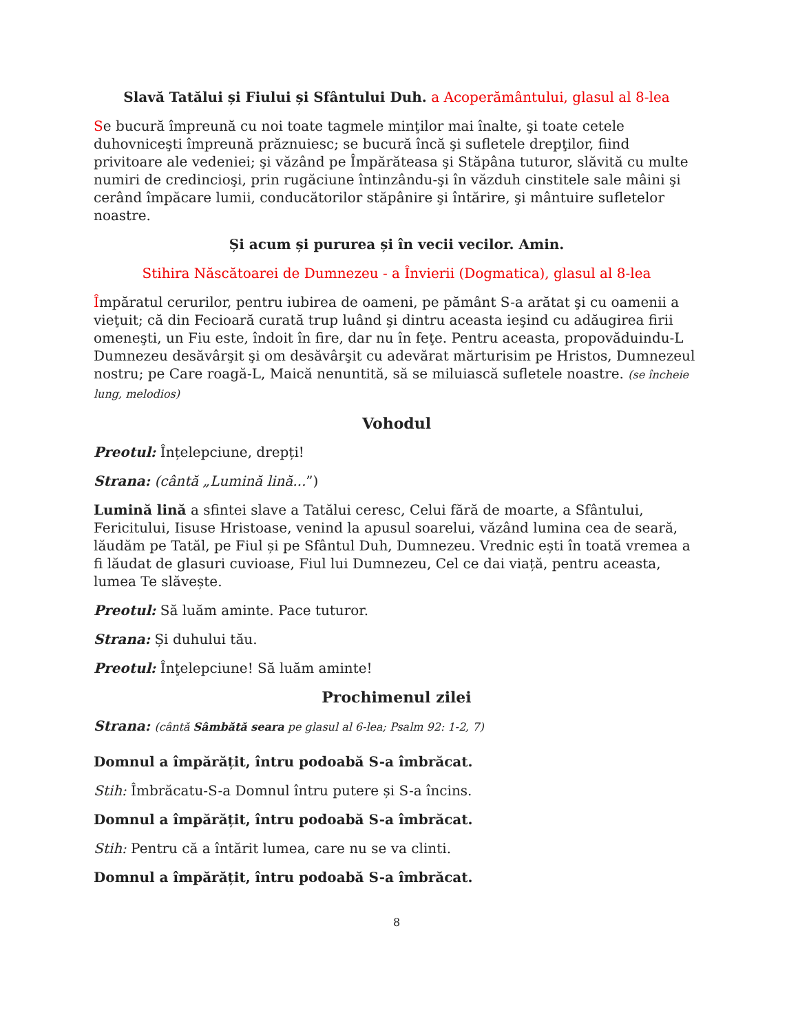Slavă Tatălui și Fiului și Sfântului Duh. a Acoperământului, glasul al 8-lea
Se bucură împreună cu noi toate tagmele minţilor mai înalte, şi toate cetele duhovniceşti împreună prăznuiesc; se bucură încă şi sufletele drepţilor, fiind privitoare ale vedeniei; şi văzând pe Împărăteasa şi Stăpâna tuturor, slăvită cu multe numiri de credincioşi, prin rugăciune întinzându-şi în văzduh cinstitele sale mâini şi cerând împăcare lumii, conducătorilor stăpânire şi întărire, şi mântuire sufletelor noastre.
Și acum și pururea și în vecii vecilor. Amin.
Stihira Născătoarei de Dumnezeu - a Învierii (Dogmatica), glasul al 8-lea
Împăratul cerurilor, pentru iubirea de oameni, pe pământ S-a arătat şi cu oamenii a vieţuit; că din Fecioară curată trup luând şi dintru aceasta ieşind cu adăugirea firii omeneşti, un Fiu este, îndoit în fire, dar nu în feţe. Pentru aceasta, propovăduindu-L Dumnezeu desăvârşit şi om desăvârşit cu adevărat mărturisim pe Hristos, Dumnezeul nostru; pe Care roagă-L, Maică nenuntită, să se miluiască sufletele noastre. (se încheie lung, melodios)
Vohodul
Preotul: Înțelepciune, drepți!
Strana: (cântă „Lumină lină...”)
Lumină lină a sfintei slave a Tatălui ceresc, Celui fără de moarte, a Sfântului, Fericitului, Iisuse Hristoase, venind la apusul soarelui, văzând lumina cea de seară, lăudăm pe Tatăl, pe Fiul și pe Sfântul Duh, Dumnezeu. Vrednic ești în toată vremea a fi lăudat de glasuri cuvioase, Fiul lui Dumnezeu, Cel ce dai viață, pentru aceasta, lumea Te slăvește.
Preotul: Să luăm aminte. Pace tuturor.
Strana: Și duhului tău.
Preotul: Înţelepciune! Să luăm aminte!
Prochimenul zilei
Strana: (cântă Sâmbătă seara pe glasul al 6-lea; Psalm 92: 1-2, 7)
Domnul a împărățit, întru podoabă S-a îmbrăcat.
Stih: Îmbrăcatu-S-a Domnul întru putere și S-a încins.
Domnul a împărățit, întru podoabă S-a îmbrăcat.
Stih: Pentru că a întărit lumea, care nu se va clinti.
Domnul a împărățit, întru podoabă S-a îmbrăcat.
8